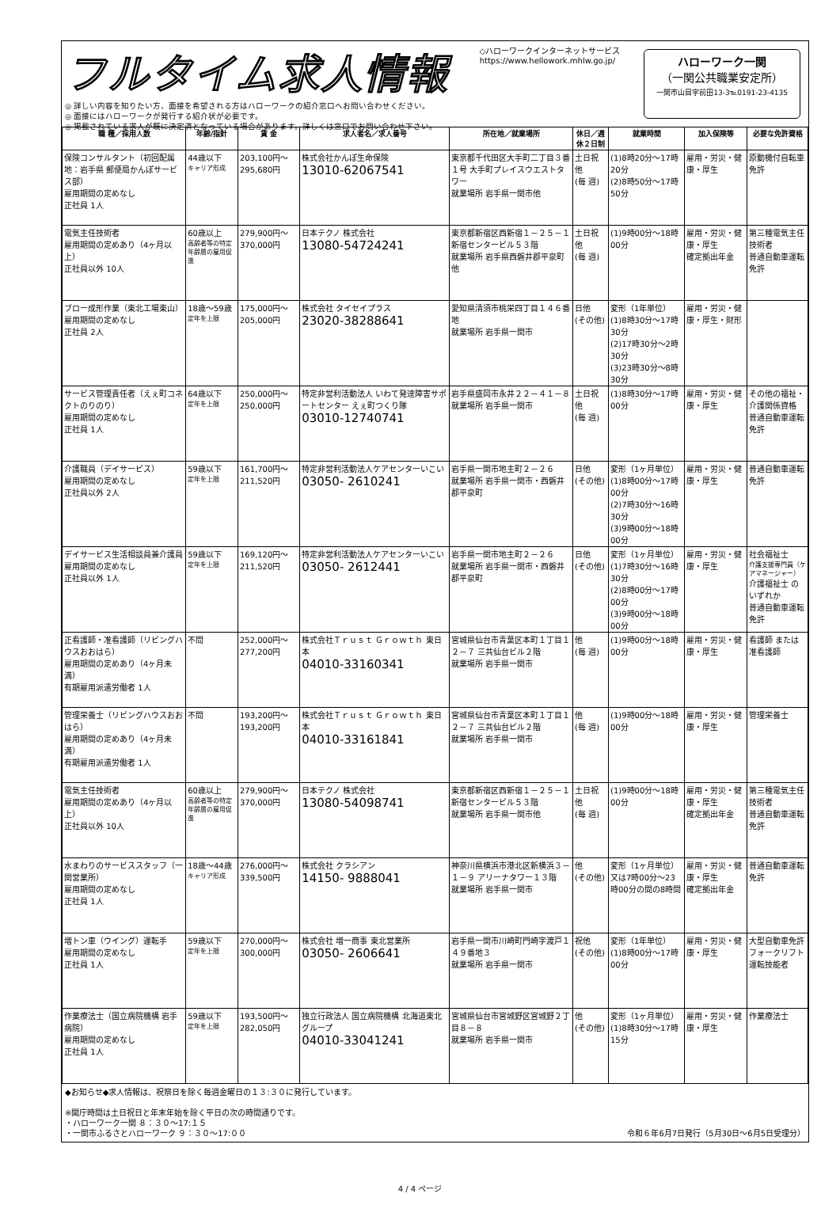フルタイム求人情報
◎ 詳しい内容を知りたい方、面接を希望される方はハローワークの紹介窓口へお問い合わせください。
◎ 面接にはハローワークが発行する紹介状が必要です。
◎ 掲載されている求人が既に決定済となっている場合があります。詳しくは窓口でお問い合わせ下さい。
◇ハローワークインターネットサービス
https://www.hellowork.mhlw.go.jp/
ハローワーク一関
（一関公共職業安定所）
一関市山目字前田13-3℡0191-23-4135
| 職 種／採用人数 | 年齢/指針 | 賃 金 | 求人者名／求人番号 | 所在地／就業場所 | 休日／週休２日制 | 就業時間 | 加入保険等 | 必要な免許資格 |
| --- | --- | --- | --- | --- | --- | --- | --- | --- |
| 保険コンサルタント（初回配属地：岩手県 郵便局かんぽサービス部） 雇用期間の定めなし 正社員 1人 | 44歳以下 キャリア形成 | 203,100円～295,680円 | 株式会社かんぽ生命保険 13010-62067541 | 東京都千代田区大手町二丁目３番１号 大手町プレイスウエストタワー 就業場所 岩手県一関市他 | 土日祝他 (毎 週) | (1)8時20分～17時20分 (2)8時50分～17時50分 | 雇用・労災・健康・厚生 | 原動機付自転車免許 |
| 電気主任技術者 雇用期間の定めあり（4ヶ月以上） 正社員以外 10人 | 60歳以上 高齢者等の特定年齢層の雇用促進 | 279,900円～370,000円 | 日本テクノ 株式会社 13080-54724241 | 東京都新宿区西新宿１－２５－１ 新宿センタービル５３階 就業場所 岩手県西磐井郡平泉町他 | 土日祝他 (毎 週) | (1)9時00分～18時00分 | 雇用・労災・健康・厚生 確定拠出年金 | 第三種電気主任技術者 普通自動車運転免許 |
| ブロー成形作業（東北工場東山） 雇用期間の定めなし 正社員 2人 | 18歳～59歳 定年を上限 | 175,000円～205,000円 | 株式会社 タイセイプラス 23020-38288641 | 愛知県清須市桃栄四丁目１４６番地 就業場所 岩手県一関市 | 日他 (その他) | 変形（1年単位） (1)8時30分～17時30分 (2)17時30分～2時30分 (3)23時30分～8時30分 | 雇用・労災・健康・厚生・財形 | |
| サービス管理責任者（えぇ町コネクトのりのり） 雇用期間の定めなし 正社員 1人 | 64歳以下 定年を上限 | 250,000円～250,000円 | 特定非営利活動法人 いわて発達障害サポートセンター えぇ町つくり隊 03010-12740741 | 岩手県盛岡市永井２２－４１－８ 就業場所 岩手県一関市 | 土日祝他 (毎 週) | (1)8時30分～17時00分 | 雇用・労災・健康・厚生 | その他の福祉・介護関係資格 普通自動車運転免許 |
| 介護職員（デイサービス） 雇用期間の定めなし 正社員以外 2人 | 59歳以下 定年を上限 | 161,700円～211,520円 | 特定非営利活動法人ケアセンターいこい 03050- 2610241 | 岩手県一関市地主町２－２６ 就業場所 岩手県一関市・西磐井郡平泉町 | 日他 (その他) | 変形（1ヶ月単位） (1)8時00分～17時00分 (2)7時30分～16時30分 (3)9時00分～18時00分 | 雇用・労災・健康・厚生 | 普通自動車運転免許 |
| デイサービス生活相談員兼介護員 雇用期間の定めなし 正社員以外 1人 | 59歳以下 定年を上限 | 169,120円～211,520円 | 特定非営利活動法人ケアセンターいこい 03050- 2612441 | 岩手県一関市地主町２－２６ 就業場所 岩手県一関市・西磐井郡平泉町 | 日他 (その他) | 変形（1ヶ月単位） (1)7時30分～16時30分 (2)8時00分～17時00分 (3)9時00分～18時00分 | 雇用・労災・健康・厚生 | 社会福祉士 介護支援専門員（ケアマネージャー） 介護福祉士 のいずれか 普通自動車運転免許 |
| 正看護師・准看護師（リビングハウスおおはら） 雇用期間の定めあり（4ヶ月未満） 有期雇用派遣労働者 1人 | 不問 | 252,000円～277,200円 | 株式会社Ｔｒｕｓｔ Ｇｒｏｗｔｈ 東日本 04010-33160341 | 宮城県仙台市青葉区本町１丁目１２－７ 三共仙台ビル２階 就業場所 岩手県一関市 | 他 (毎 週) | (1)9時00分～18時00分 | 雇用・労災・健康・厚生 | 看護師 または 准看護師 |
| 管理栄養士（リビングハウスおおはら） 雇用期間の定めあり（4ヶ月未満） 有期雇用派遣労働者 1人 | 不問 | 193,200円～193,200円 | 株式会社Ｔｒｕｓｔ Ｇｒｏｗｔｈ 東日本 04010-33161841 | 宮城県仙台市青葉区本町１丁目１２－７ 三共仙台ビル２階 就業場所 岩手県一関市 | 他 (毎 週) | (1)9時00分～18時00分 | 雇用・労災・健康・厚生 | 管理栄養士 |
| 電気主任技術者 雇用期間の定めあり（4ヶ月以上） 正社員以外 10人 | 60歳以上 高齢者等の特定年齢層の雇用促進 | 279,900円～370,000円 | 日本テクノ 株式会社 13080-54098741 | 東京都新宿区西新宿１－２５－１ 新宿センタービル５３階 就業場所 岩手県一関市他 | 土日祝他 (毎 週) | (1)9時00分～18時00分 | 雇用・労災・健康・厚生 確定拠出年金 | 第三種電気主任技術者 普通自動車運転免許 |
| 水まわりのサービススタッフ（一関営業所） 雇用期間の定めなし 正社員 1人 | 18歳～44歳 キャリア形成 | 276,000円～339,500円 | 株式会社 クラシアン 14150- 9888041 | 神奈川県横浜市港北区新横浜３－１－９ アリーナタワー１３階 就業場所 岩手県一関市 | 他 (その他) | 変形（1ヶ月単位） 又は7時00分～23時00分の間の8時間 | 雇用・労災・健康・厚生 確定拠出年金 | 普通自動車運転免許 |
| 増トン車（ウイング）運転手 雇用期間の定めなし 正社員 1人 | 59歳以下 定年を上限 | 270,000円～300,000円 | 株式会社 増一商事 東北営業所 03050- 2606641 | 岩手県一関市川崎町門崎字渡戸１４９番地３ 就業場所 岩手県一関市 | 祝他 (その他) | 変形（1年単位） (1)8時00分～17時00分 | 雇用・労災・健康・厚生 | 大型自動車免許 フォークリフト運転技能者 |
| 作業療法士（国立病院機構 岩手病院） 雇用期間の定めなし 正社員 1人 | 59歳以下 定年を上限 | 193,500円～282,050円 | 独立行政法人 国立病院機構 北海道東北グループ 04010-33041241 | 宮城県仙台市宮城野区宮城野２丁目８－８ 就業場所 岩手県一関市 | 他 (その他) | 変形（1ヶ月単位） (1)8時30分～17時15分 | 雇用・労災・健康・厚生 | 作業療法士 |
◆お知らせ◆求人情報は、祝祭日を除く毎週金曜日の１３:３０に発行しています。
※開庁時間は土日祝日と年末年始を除く平日の次の時間通りです。
・ハローワーク一関 ８：３０～17:１５
・一関市ふるさとハローワーク ９：３０～17:００ 令和６年6月7日発行（5月30日～6月5日受理分）
4 / 4 ページ